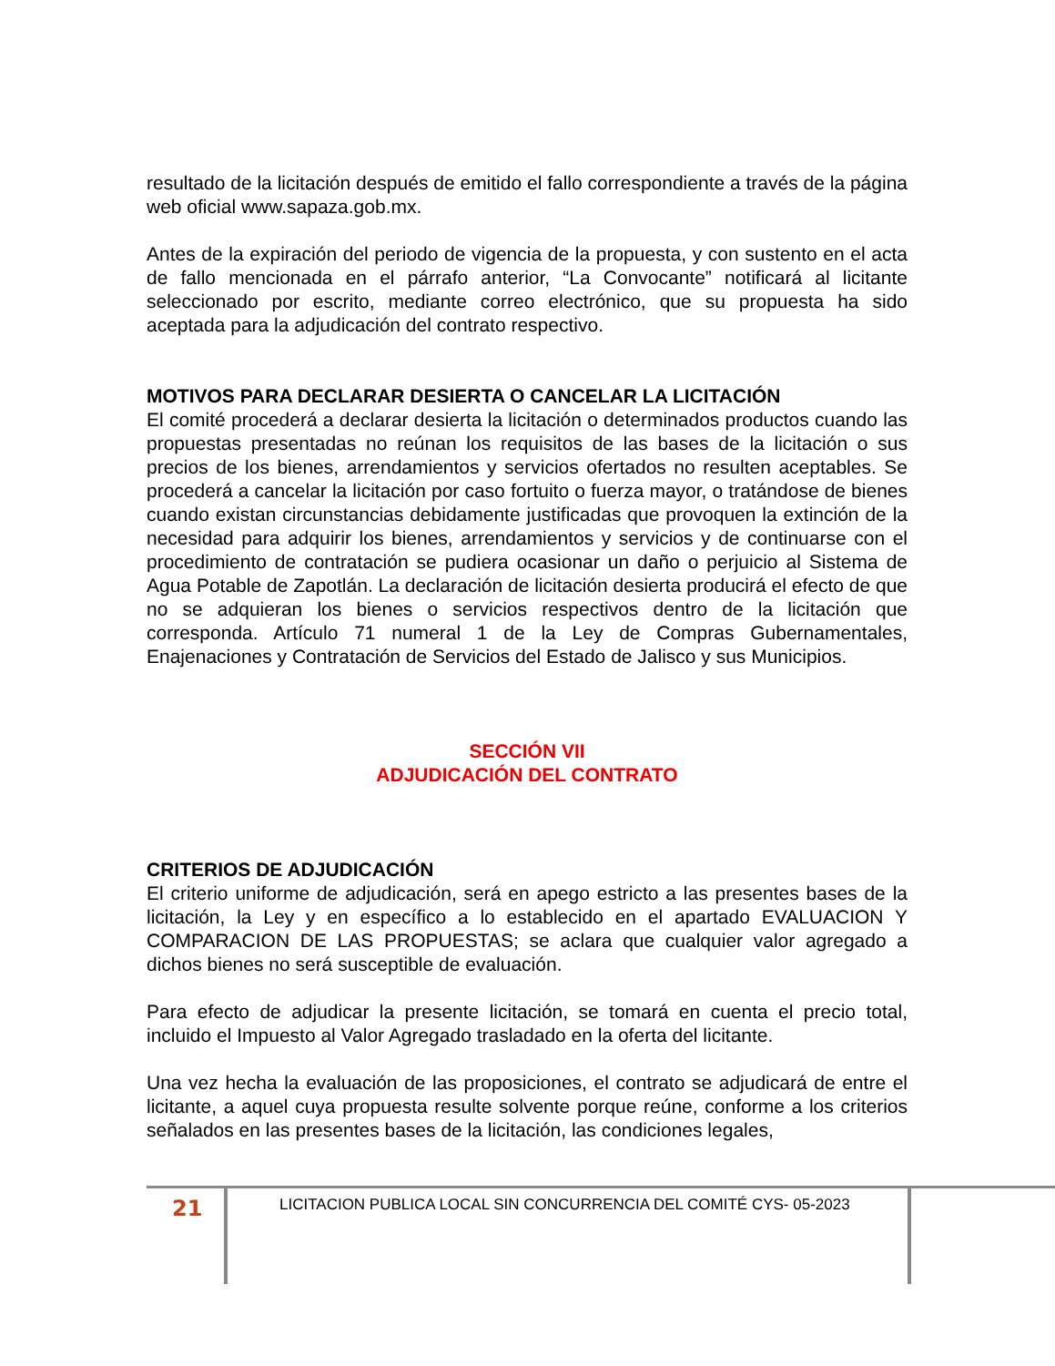resultado de la licitación después de emitido el fallo correspondiente a través de la página web oficial www.sapaza.gob.mx.
Antes de la expiración del periodo de vigencia de la propuesta, y con sustento en el acta de fallo mencionada en el párrafo anterior, “La Convocante” notificará al licitante seleccionado por escrito, mediante correo electrónico, que su propuesta ha sido aceptada para la adjudicación del contrato respectivo.
MOTIVOS PARA DECLARAR DESIERTA O CANCELAR LA LICITACIÓN
El comité procederá a declarar desierta la licitación o determinados productos cuando las propuestas presentadas no reúnan los requisitos de las bases de la licitación o sus precios de los bienes, arrendamientos y servicios ofertados no resulten aceptables. Se procederá a cancelar la licitación por caso fortuito o fuerza mayor, o tratándose de bienes cuando existan circunstancias debidamente justificadas que provoquen la extinción de la necesidad para adquirir los bienes, arrendamientos y servicios y de continuarse con el procedimiento de contratación se pudiera ocasionar un daño o perjuicio al Sistema de Agua Potable de Zapotlán. La declaración de licitación desierta producirá el efecto de que no se adquieran los bienes o servicios respectivos dentro de la licitación que corresponda. Artículo 71 numeral 1 de la Ley de Compras Gubernamentales, Enajenaciones y Contratación de Servicios del Estado de Jalisco y sus Municipios.
SECCIÓN VII
ADJUDICACIÓN DEL CONTRATO
CRITERIOS DE ADJUDICACIÓN
El criterio uniforme de adjudicación, será en apego estricto a las presentes bases de la licitación, la Ley y en específico a lo establecido en el apartado EVALUACION Y COMPARACION DE LAS PROPUESTAS; se aclara que cualquier valor agregado a dichos bienes no será susceptible de evaluación.
Para efecto de adjudicar la presente licitación, se tomará en cuenta el precio total, incluido el Impuesto al Valor Agregado trasladado en la oferta del licitante.
Una vez hecha la evaluación de las proposiciones, el contrato se adjudicará de entre el licitante, a aquel cuya propuesta resulte solvente porque reúne, conforme a los criterios señalados en las presentes bases de la licitación, las condiciones legales,
21
LICITACION PUBLICA LOCAL SIN CONCURRENCIA DEL COMITÉ CYS- 05-2023